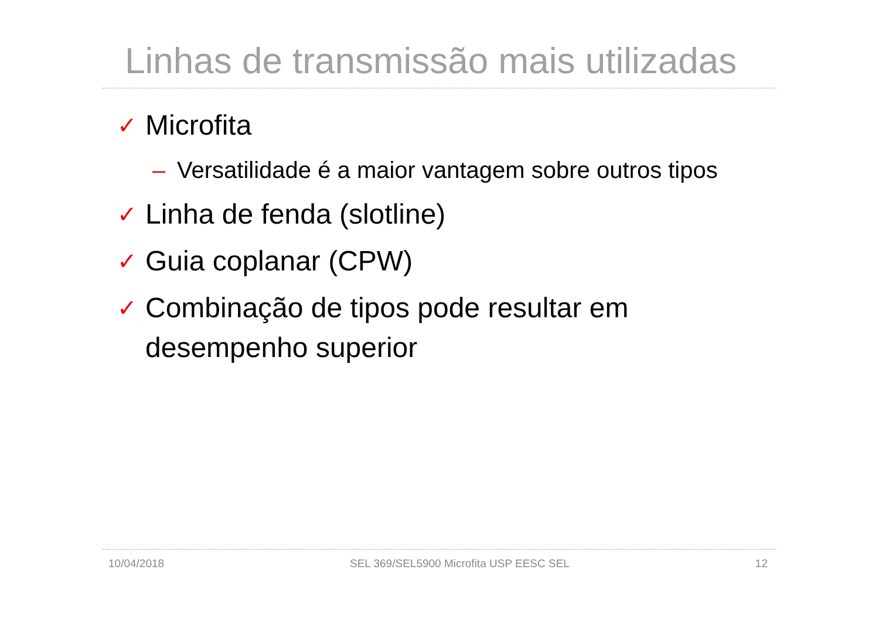Linhas de transmissão mais utilizadas
✓ Microfita
– Versatilidade é a maior vantagem sobre outros tipos
✓ Linha de fenda (slotline)
✓ Guia coplanar (CPW)
✓ Combinação de tipos pode resultar em desempenho superior
10/04/2018 SEL 369/SEL5900 Microfita USP EESC SEL 12